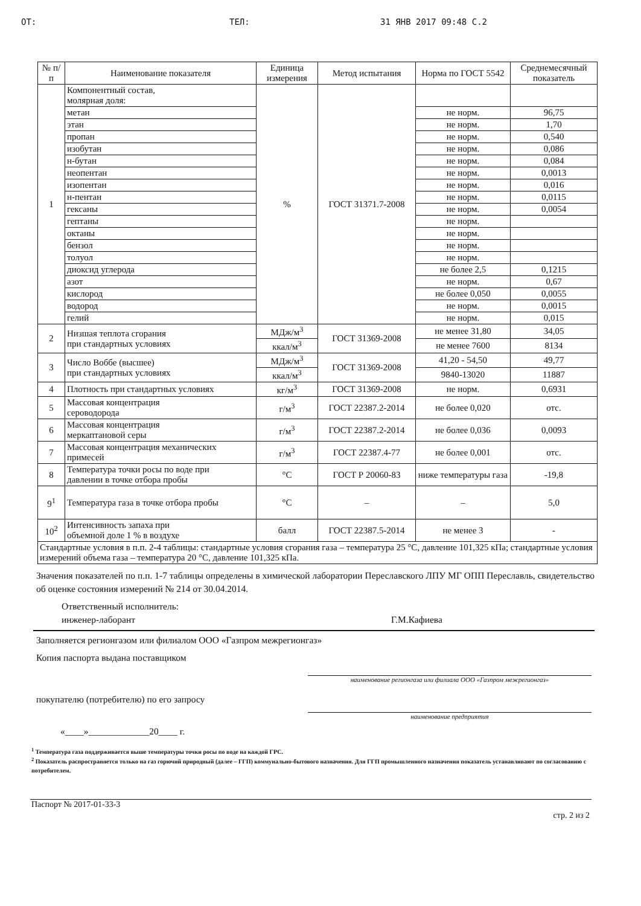ОТ: ТЕЛ: 31 ЯНВ 2017 09:48 С.2
| № п/п | Наименование показателя | Единица измерения | Метод испытания | Норма по ГОСТ 5542 | Среднемесячный показатель |
| --- | --- | --- | --- | --- | --- |
| 1 | Компонентный состав, молярная доля: | % | ГОСТ 31371.7-2008 | | |
| | метан | | | не норм. | 96,75 |
| | этан | | | не норм. | 1,70 |
| | пропан | | | не норм. | 0,540 |
| | изобутан | | | не норм. | 0,086 |
| | н-бутан | | | не норм. | 0,084 |
| | неопентан | | | не норм. | 0,0013 |
| | изопентан | | | не норм. | 0,016 |
| | н-пентан | | | не норм. | 0,0115 |
| | гексаны | | | не норм. | 0,0054 |
| | гептаны | | | не норм. | |
| | октаны | | | не норм. | |
| | бензол | | | не норм. | |
| | толуол | | | не норм. | |
| | диоксид углерода | | | не более 2,5 | 0,1215 |
| | азот | | | не норм. | 0,67 |
| | кислород | | | не более 0,050 | 0,0055 |
| | водород | | | не норм. | 0,0015 |
| | гелий | | | не норм. | 0,015 |
| 2 | Низшая теплота сгорания при стандартных условиях | МДж/м<sup>3</sup> | ГОСТ 31369-2008 | не менее 31,80 | 34,05 |
| | | ккал/м<sup>3</sup> | | не менее 7600 | 8134 |
| 3 | Число Воббе (высшее) при стандартных условиях | МДж/м<sup>3</sup> | ГОСТ 31369-2008 | 41,20 - 54,50 | 49,77 |
| | | ккал/м<sup>3</sup> | | 9840-13020 | 11887 |
| 4 | Плотность при стандартных условиях | кг/м<sup>3</sup> | ГОСТ 31369-2008 | не норм. | 0,6931 |
| 5 | Массовая концентрация сероводорода | г/м<sup>3</sup> | ГОСТ 22387.2-2014 | не более 0,020 | отс. |
| 6 | Массовая концентрация меркаптановой серы | г/м<sup>3</sup> | ГОСТ 22387.2-2014 | не более 0,036 | 0,0093 |
| 7 | Массовая концентрация механических примесей | г/м<sup>3</sup> | ГОСТ 22387.4-77 | не более 0,001 | отс. |
| 8 | Температура точки росы по воде при давлении в точке отбора пробы | °C | ГОСТ Р 20060-83 | ниже температуры газа | -19,8 |
| 9<sup>1</sup> | Температура газа в точке отбора пробы | °C | – | – | 5,0 |
| 10<sup>2</sup> | Интенсивность запаха при объемной доле 1 % в воздухе | балл | ГОСТ 22387.5-2014 | не менее 3 | - |
| Стандартные условия в п.п. 2-4 таблицы: стандартные условия сгорания газа – температура 25 °C, давление 101,325 кПа; стандартные условия измерений объема газа – температура 20 °C, давление 101,325 кПа. | | | | | |
Значения показателей по п.п. 1-7 таблицы определены в химической лаборатории Переславского ЛПУ МГ ОПП Переславль, свидетельство об оценке состояния измерений № 214 от 30.04.2014.
Ответственный исполнитель:
инженер-лаборант Г.М.Кафиева
Заполняется регионгазом или филиалом ООО «Газпром межрегионгаз»
Копия паспорта выдана поставщиком
наименование регионгаза или филиала ООО «Газпром межрегионгаз»
покупателю (потребителю) по его запросу
наименование предприятия
«____»_____________20____ г.
<sup>1</sup> Температура газа поддерживается выше температуры точки росы по воде на каждой ГРС.
<sup>2</sup> Показатель распространяется только на газ горючий природный (далее – ГГП) коммунально-бытового назначения. Для ГГП промышленного назначения показатель устанавливают по согласованию с потребителем.
Паспорт № 2017-01-33-3 стр. 2 из 2